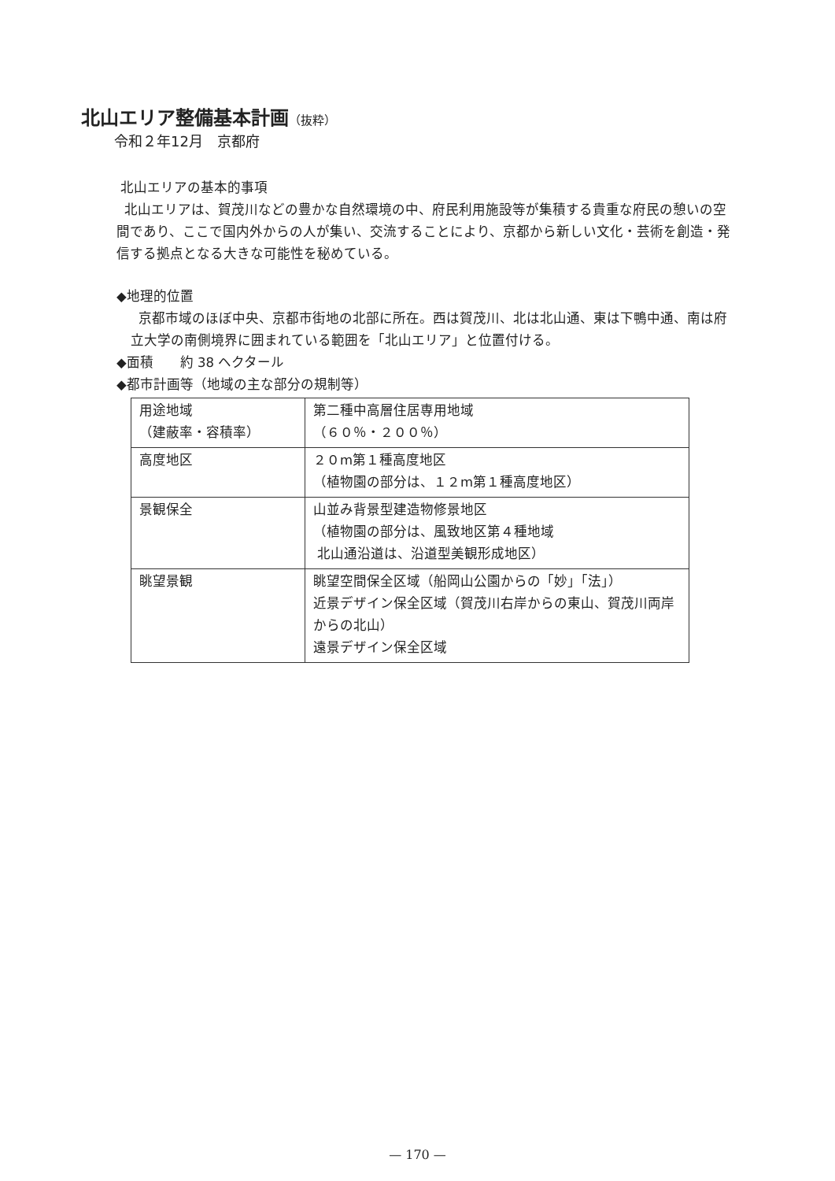北山エリア整備基本計画（抜粋）
令和２年12月　京都府
北山エリアの基本的事項
北山エリアは、賀茂川などの豊かな自然環境の中、府民利用施設等が集積する貴重な府民の憩いの空間であり、ここで国内外からの人が集い、交流することにより、京都から新しい文化・芸術を創造・発信する拠点となる大きな可能性を秘めている。
◆地理的位置
京都市域のほぼ中央、京都市街地の北部に所在。西は賀茂川、北は北山通、東は下鴨中通、南は府立大学の南側境界に囲まれている範囲を「北山エリア」と位置付ける。
◆面積　　約 38 ヘクタール
◆都市計画等（地域の主な部分の規制等）
| 用途地域 （建蔽率・容積率） | 第二種中高層住居専用地域 （６０％・２００％） |
| 高度地区 | ２０m第１種高度地区 （植物園の部分は、１２m第１種高度地区） |
| 景観保全 | 山並み背景型建造物修景地区 （植物園の部分は、風致地区第４種地域 北山通沿道は、沿道型美観形成地区） |
| 眺望景観 | 眺望空間保全区域（船岡山公園からの「妙」「法」） 近景デザイン保全区域（賀茂川右岸からの東山、賀茂川両岸からの北山） 遠景デザイン保全区域 |
— 170 —